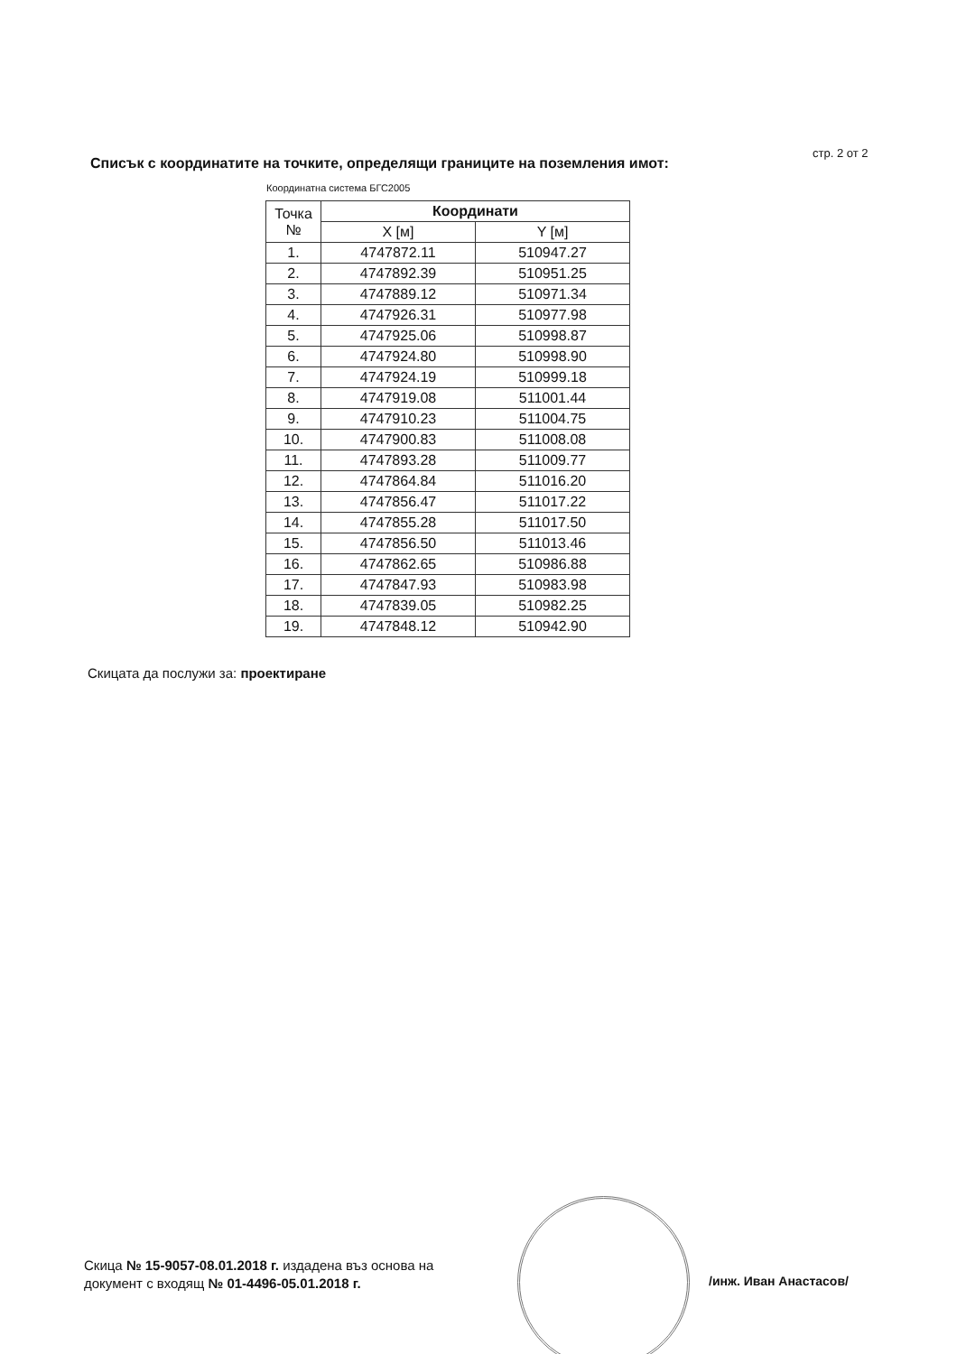стр. 2 от 2
Списък с координатите на точките, определящи границите на поземления имот:
Координатна система БГС2005
| Точка № | Координати | |
| --- | --- | --- |
| | X [м] | Y [м] |
| 1. | 4747872.11 | 510947.27 |
| 2. | 4747892.39 | 510951.25 |
| 3. | 4747889.12 | 510971.34 |
| 4. | 4747926.31 | 510977.98 |
| 5. | 4747925.06 | 510998.87 |
| 6. | 4747924.80 | 510998.90 |
| 7. | 4747924.19 | 510999.18 |
| 8. | 4747919.08 | 511001.44 |
| 9. | 4747910.23 | 511004.75 |
| 10. | 4747900.83 | 511008.08 |
| 11. | 4747893.28 | 511009.77 |
| 12. | 4747864.84 | 511016.20 |
| 13. | 4747856.47 | 511017.22 |
| 14. | 4747855.28 | 511017.50 |
| 15. | 4747856.50 | 511013.46 |
| 16. | 4747862.65 | 510986.88 |
| 17. | 4747847.93 | 510983.98 |
| 18. | 4747839.05 | 510982.25 |
| 19. | 4747848.12 | 510942.90 |
Скицата да послужи за: проектиране
Скица № 15-9057-08.01.2018 г. издадена въз основа на
документ с входящ № 01-4496-05.01.2018 г.
/инж. Иван Анастасов/